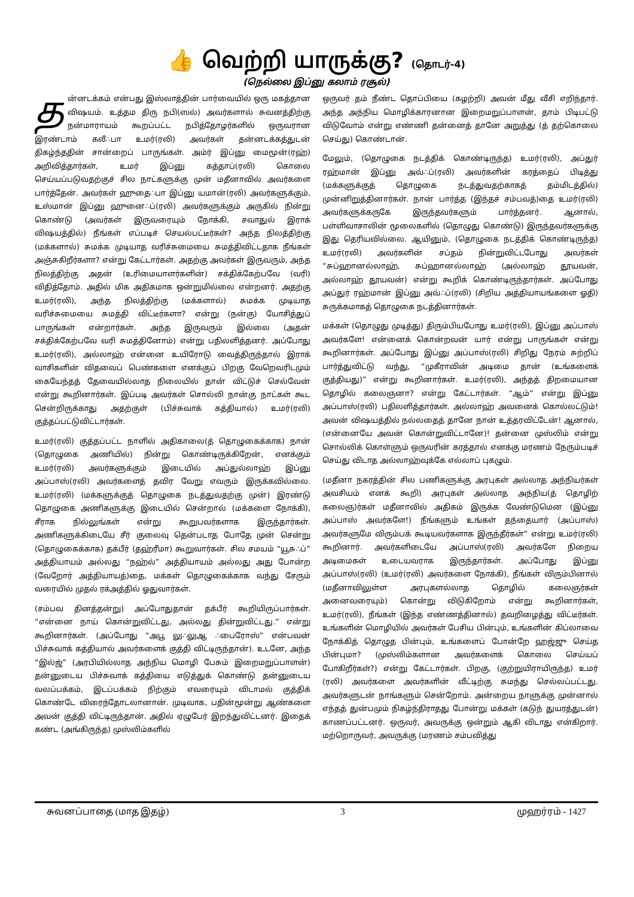👍 வெற்றி யாருக்கு? (தொடர்-4)
(நெல்லை இப்னு கலாம் ரசூல்)
தன்னடக்கம் என்பது இஸ்லாத்தின் பார்வையில் ஒரு மகத்தான விஷயம். உத்தம திரு நபி(ஸல்) அவர்களால் சுவனத்திற்கு நன்மாராயம் கூறப்பட்ட நபித்தோழர்களில் ஒருவரான இரண்டாம் கலீ∴பா உமர்(ரலி) அவர்கள் தன்னடக்கத்துடன் திகழ்ந்ததின் சான்றைப் பாருங்கள். அம்ர் இப்னு மைமூன்(ரஹ்) அறிவித்தார்கள், உமர் இப்னு கத்தாப்(ரலி) கொலை செய்யப்படுவதற்குச் சில நாட்களுக்கு முன் மதீனாவில் அவர்களை பார்த்தேன். அவர்கள் ஹுதை∴பா இப்னு யமான்(ரலி) அவர்களுக்கும், உஸ்மான் இப்னு ஹுனை∴ப்(ரலி) அவர்களுக்கும் அருகில் நின்று கொண்டு (அவர்கள் இருவரையும் நோக்கி, சவாதுல் இராக் விஷயத்தில்) நீங்கள் எப்படிச் செயல்பட்டீர்கள்? அந்த நிலத்திற்கு (மக்களால்) சுமக்க முடியாத வரிச்சுமையை சுமத்திவிட்டதாக நீங்கள் அஞ்சுகிறீர்களா? என்று கேட்டார்கள். அதற்கு அவர்கள் இருவரும், அந்த நிலத்திற்கு அதன் (உரிமையாளர்களின்) சக்திக்கேற்பவே (வரி) விதித்தோம். அதில் மிக அதிகமாக ஒன்றுமில்லை என்றனர். அதற்கு உமர்(ரலி), அந்த நிலத்திற்கு (மக்களால்) சுமக்க முடியாத வரிச்சுமையை சுமத்தி விட்டீர்களா? என்று (நன்கு) யோசித்துப் பாருங்கள் என்றார்கள். அந்த இருவரும் இல்லை (அதன் சக்திக்கேற்பவே வரி சுமத்தினோம்) என்று பதிலளித்தனர். அப்போது உமர்(ரலி), அல்லாஹ் என்னை உயிரோடு வைத்திருந்தால் இராக் வாசிகளின் விதவைப் பெண்களை எனக்குப் பிறகு வேறெவரிடமும் கையேந்தத் தேவையில்லாத நிலையில் தான் விட்டுச் செல்வேன் என்று கூறினார்கள். இப்படி அவர்கள் சொல்லி நான்கு நாட்கள் கூட சென்றிருக்காது அதற்குள் (பிச்சுவாக் கத்தியால்) உமர்(ரலி) குத்தப்பட்டுவிட்டார்கள்.
உமர்(ரலி) குத்தப்பட்ட நாளில் அதிகாலை(த் தொழுகைக்காக) நான் (தொழுகை அணியில்) நின்று கொண்டிருக்கிறேன், எனக்கும் உமர்(ரலி) அவர்களுக்கும் இடையில் அப்துல்லாஹ் இப்னு அப்பாஸ்(ரலி) அவர்களைத் தவிர வேறு எவரும் இருக்கவில்லை. உமர்(ரலி) (மக்களுக்குத் தொழுகை நடத்துவதற்கு முன்) இரண்டு தொழுகை அணிகளுக்கு இடையில் சென்றால் (மக்களை நோக்கி), சீராக நில்லுங்கள் என்று கூறுபவர்களாக இருந்தார்கள். அணிகளுக்கிடையே சீர் குலைவு தென்படாத போதே முன் சென்று (தொழுகைக்காக) தக்பீர் (தஹ்ரீமா) கூறுவார்கள். சில சமயம் “யூசு∴ப்” அத்தியாயம் அல்லது “நஹ்ல்” அத்தியாயம் அல்லது அது போன்ற (வேறோர் அத்தியாயத்)தை, மக்கள் தொழுகைக்காக வந்து சேரும் வரையில் முதல் ரக்அத்தில் ஓதுவார்கள்.
(சம்பவ தினத்தன்று) அப்போதுதான் தக்பீர் கூறியிருப்பார்கள். “என்னை நாய் கொன்றுவிட்டது, அல்லது தின்றுவிட்டது.” என்று கூறினார்கள். (அப்போது “அபூ லு∴லுஆ ∴பைரோஸ்” என்பவன் பிச்சுவாக் கத்தியால் அவர்களைக் குத்தி விட்டிருந்தான்). உடனே, அந்த “இல்ஜ்” (அரபியில்லாத அந்நிய மொழி பேசும் இறைமறுப்பாளன்) தன்னுடைய பிச்சுவாக் கத்தியை எடுத்துக் கொண்டு தன்னுடைய வலப்பக்கம், இடப்பக்கம் நிற்கும் எவரையும் விடாமல் குத்திக் கொண்டே விரைந்தோடலானான். முடிவாக, பதின்மூன்று ஆண்களை அவன் குத்தி விட்டிருந்தான். அதில் ஏழுபேர் இறந்துவிட்டனர். இதைக் கண்ட (அங்கிருந்த) முஸ்லிம்களில்
ஒருவர் தம் நீண்ட தொப்பியை (கழற்றி) அவன் மீது வீசி எறிந்தார். அந்த அந்நிய மொழிக்காரனான இறைமறுப்பாளன், தாம் பிடிபட்டு விடுவோம் என்று எண்ணி தன்னைத் தானே அறுத்து (த் தற்கொலை செய்து) கொண்டான்.
மேலும், (தொழுகை நடத்திக் கொண்டிருந்த) உமர்(ரலி), அப்துர் ரஹ்மான் இப்னு அவ்∴ப்(ரலி) அவர்களின் கரத்தைப் பிடித்து (மக்களுக்குத் தொழுகை நடத்துவதற்காகத் தம்மிடத்தில்) முன்னிறுத்தினார்கள். நான் பார்த்த (இந்தச் சம்பவத்)தை உமர்(ரலி) அவர்களுக்கருகே இருந்தவர்களும் பார்த்தனர். ஆனால், பள்ளிவாசாலின் மூலைகளில் (தொழுது கொண்டு) இருந்தவர்களுக்கு இது தெரியவில்லை. ஆயினும், (தொழுகை நடத்திக் கொண்டிருந்த) உமர்(ரலி) அவர்களின் சப்தம் நின்றுவிட்டபோது அவர்கள் “சுப்ஹானல்லாஹ், சுப்ஹானல்லாஹ் (அல்லாஹ் தூயவன், அல்லாஹ் தூயவன்) என்று கூறிக் கொண்டிருந்தார்கள். அப்போது அப்துர் ரஹ்மான் இப்னு அவ்∴ப்(ரலி) (சிறிய அத்தியாயங்களை ஓதி) சுருக்கமாகத் தொழுகை நடத்தினார்கள்.
மக்கள் (தொழுது முடித்து) திரும்பியபோது உமர்(ரலி), இப்னு அப்பாஸ் அவர்களே! என்னைக் கொன்றவன் யார் என்று பாருங்கள் என்று கூறினார்கள். அப்போது இப்னு அப்பாஸ்(ரலி) சிறிது நேரம் சுற்றிப் பார்த்துவிட்டு வந்து, “முகீராவின் அடிமை தான் (உங்களைக் குத்தியது)” என்று கூறினார்கள். உமர்(ரலி), அந்தத் திறமையான தொழில் கலைஞனா? என்று கேட்டார்கள். “ஆம்” என்று இப்னு அப்பாஸ்(ரலி) பதிலளித்தார்கள். அல்லாஹ் அவனைக் கொல்லட்டும்! அவன் விஷயத்தில் நல்லதைத் தானே நான் உத்தரவிட்டேன்! ஆனால், (என்னையே அவன் கொன்றுவிட்டானே)! தன்னை முஸ்லிம் என்று சொல்லிக் கொள்ளும் ஒருவரின் கரத்தால் எனக்கு மரணம் நேரும்படிச் செய்து விடாத அல்லாஹ்வுக்கே எல்லாப் புகழும்.
(மதீனா நகரத்தின் சில பணிகளுக்கு அரபுகள் அல்லாத அந்நியர்கள் அவசியம் எனக் கூறி) அரபுகள் அல்லாத அந்நிய(த் தொழிற் கலைஞ)ர்கள் மதீனாவில் அதிகம் இருக்க வேண்டுமென (இப்னு அப்பாஸ் அவர்களே!) நீங்களும் உங்கள் தந்தையார் (அப்பாஸ்) அவர்களுமே விரும்பக் கூடியவர்களாக இருந்தீர்கள்” என்று உமர்(ரலி) கூறினார். அவர்களிடையே அப்பாஸ்(ரலி) அவர்களே நிறைய அடிமைகள் உடையவராக இருந்தார்கள். அப்போது இப்னு அப்பாஸ்(ரலி) (உமர்(ரலி) அவர்களை நோக்கி), நீங்கள் விரும்பினால் (மதீனாவிலுள்ள அரபுகளல்லாத தொழில் கலைஞர்கள் அனைவரையும்) கொன்று விடுகிறோம் என்று கூறினார்கள், உமர்(ரலி), நீங்கள் (இந்த எண்ணத்தினால்) தவறிழைத்து விட்டீர்கள். உங்களின் மொழியில் அவர்கள் பேசிய பின்பும், உங்களின் கிப்லாவை நோக்கித் தொழுத பின்பும், உங்களைப் போன்றே ஹஜ்ஜு செய்த பின்புமா? (முஸ்லிம்களான அவர்களைக் கொலை செய்யப் போகிறீர்கள்?) என்று கேட்டார்கள். பிறகு, (குற்றுயிராயிருந்த) உமர் (ரலி) அவர்களை அவர்களின் வீட்டிற்கு சுமந்து செல்லப்பட்டது. அவர்களுடன் நாங்களும் சென்றோம். அன்றைய நாளுக்கு முன்னால் எந்தத் துன்பமும் நிகழ்ந்திராதது போன்று மக்கள் (கடுந் துயரத்துடன்) காணப்பட்டனர். ஒருவர், அவருக்கு ஒன்றும் ஆகி விடாது என்கிறார். மற்றொருவர், அவருக்கு (மரணம் சம்பவித்து
சுவனப்பாதை (மாத இதழ்) 3 முஹர்ரம் - 1427